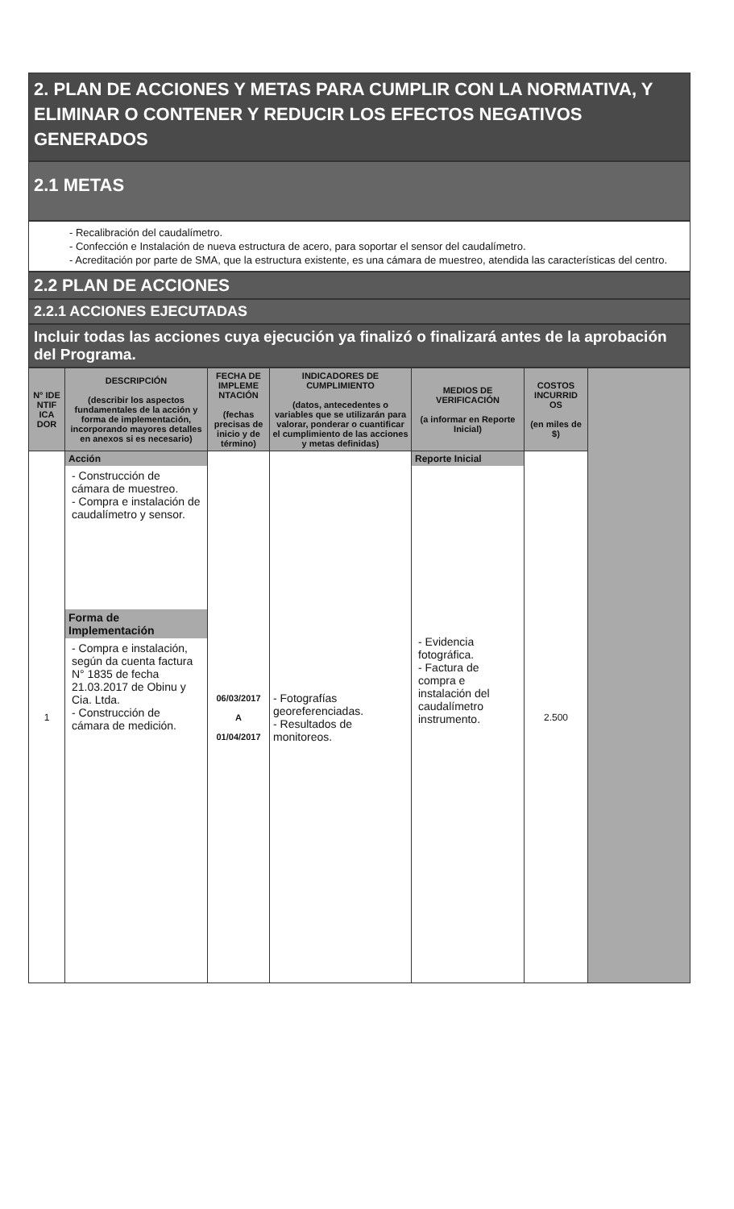2. PLAN DE ACCIONES Y METAS PARA CUMPLIR CON LA NORMATIVA, Y ELIMINAR O CONTENER Y REDUCIR LOS EFECTOS NEGATIVOS GENERADOS
2.1 METAS
- Recalibración del caudalímetro.
- Confección e Instalación de nueva estructura de acero, para soportar el sensor del caudalímetro.
- Acreditación por parte de SMA, que la estructura existente, es una cámara de muestreo, atendida las características del centro.
2.2 PLAN DE ACCIONES
2.2.1 ACCIONES EJECUTADAS
Incluir todas las acciones cuya ejecución ya finalizó o finalizará antes de la aprobación del Programa.
| N° IDE NTIF ICA DOR | DESCRIPCIÓN (describir los aspectos fundamentales de la acción y forma de implementación, incorporando mayores detalles en anexos si es necesario) | FECHA DE IMPLEME NTACIÓN (fechas precisas de inicio y de término) | INDICADORES DE CUMPLIMIENTO (datos, antecedentes o variables que se utilizarán para valorar, ponderar o cuantificar el cumplimiento de las acciones y metas definidas) | MEDIOS DE VERIFICACIÓN (a informar en Reporte Inicial) | COSTOS INCURRID OS (en miles de $) | |
| --- | --- | --- | --- | --- | --- | --- |
| 1 | Acción - Construcción de cámara de muestreo. - Compra e instalación de caudalímetro y sensor. Forma de Implementación - Compra e instalación, según da cuenta factura N° 1835 de fecha 21.03.2017 de Obinu y Cia. Ltda. - Construcción de cámara de medición. | 06/03/2017 A 01/04/2017 | - Fotografías georeferenciadas. - Resultados de monitoreos. | Reporte Inicial - Evidencia fotográfica. - Factura de compra e instalación del caudalímetro instrumento. | 2.500 | |